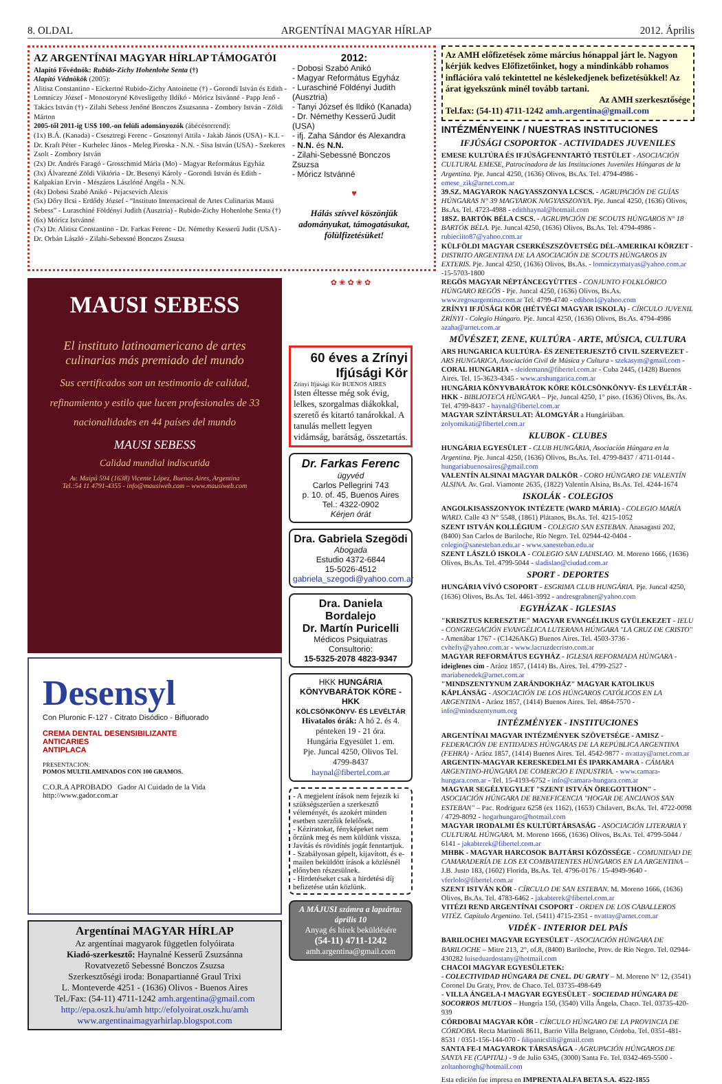8. OLDAL ARGENTÍNAI MAGYAR HÍRLAP 2012. Április
AZ ARGENTÍNAI MAGYAR HÍRLAP TÁMOGATÓI
Alapító Fővédnök: Rubido-Zichy Hohenlohe Senta (†)
Alapító Védnökök (2005):
Alitisz Constantino - Eickertné Rubido-Zichy Antoinette (†) - Gorondi István és Edith - Lomniczy József - Monostoryné Kövesligethy Ildikó - Móricz Istvánné - Papp Jenő - Takács István (†) - Zilahi Sebess Jenőné Bonczos Zsuzsanna - Zombory István - Zöldi Márton
2005-től 2011-ig US$ 100.-on felüli adományozók (ábécésorrend):
(1x) B.Á. (Kanada) - Csesztregi Ferenc - Gosztonyi Attila - Jakab János (USA) - K.I. - Dr. Kraft Péter - Kurhelec János - Meleg Piroska - N.N. - Sisa István (USA) - Szekeres Zsolt - Zombory István
(2x) Dr. Andrés Faragó - Grosschmid Mária (Mo) - Magyar Református Egyház
(3x) Álvarezné Zöldi Viktória - Dr. Besenyi Károly - Gorondi István és Edith - Kalpakian Ervin - Mészáros Lászlóné Angéla - N.N.
(4x) Dobosi Szabó Anikó - Pejacsevich Alexis
(5x) Dőry Ilcsi - Erdődy József - “Instituto Internacional de Artes Culinarias Mausi Sebess” - Luraschiné Földényi Judith (Ausztria) - Rubido-Zichy Hohenlohe Senta (†)
(6x) Móricz Istvánné
(7x) Dr. Alitisz Constantino - Dr. Farkas Ferenc - Dr. Némethy Kesserű Judit (USA) - Dr. Orbán László - Zilahi-Sebessné Bonczos Zsuzsa
2012:
- Dobosi Szabó Anikó
- Magyar Református Egyház
- Luraschiné Földényi Judith (Ausztria)
- Tanyi József és Ildikó (Kanada)
- Dr. Némethy Kesserű Judit (USA)
- ifj. Zaha Sándor és Alexandra
- N.N. és N.N.
- Zilahi-Sebessné Bonczos Zsuzsa
- Móricz Istvánné
♥
Hálás szívvel köszönjük adományukat, támogatásukat, fölülfizetésüket!
MAUSI SEBESS
El instituto latinoamericano de artes culinarias más premiado del mundo
Sus certificados son un testimonio de calidad, refinamiento y estilo que lucen profesionales de 33 nacionalidades en 44 países del mundo
MAUSI SEBESS
Calidad mundial indiscutida
Av. Maipú 594 (1638) Vicente López, Buenos Aires, Argentina
Tel.:54 11 4791-4355 - info@mausiweb.com – www.mausiweb.com
Desensyl
Con Pluronic F-127 - Citrato Disódico - Bifluorado
CREMA DENTAL DESENSIBILIZANTE
ANTICARIES
ANTIPLACA
PRESENTACION:
POMOS MULTILAMINADOS CON 100 GRAMOS.
C.O.R.A APROBADO Gador Al Cuidado de la Vida http://www.gador.com.ar
Argentínai MAGYAR HÍRLAP
Az argentínai magyarok független folyóirata
Kiadó-szerkesztő: Haynalné Kesserű Zsuzsánna
Rovatvezető Sebessné Bonczos Zsuzsa
Szerkesztőségi iroda: Bonapartianné Graul Trixi
L. Monteverde 4251 - (1636) Olivos - Buenos Aires
Tel./Fax: (54-11) 4711-1242 amh.argentina@gmail.com
http://epa.oszk.hu/amh http://efolyoirat.oszk.hu/amh
www.argentinaimagyarhirlap.blogspot.com
✿ ❀ ✿ ❀ ✿
60 éves a Zrínyi Ifjúsági Kör
Zrínyi Ifjúsági Kör BUENOS AIRES
Isten éltesse még sok évig, lelkes, szorgalmas diákokkal, szerető és kitartó tanárokkal. A tanulás mellett legyen vidámság, barátság, összetartás.
Dr. Farkas Ferenc
ügyvéd
Carlos Pellegrini 743
p. 10. of. 45, Buenos Aires
Tel.: 4322-0902
Kérjen órát
Dra. Gabriela Szegödi
Abogada
Estudio 4372-6844
15-5026-4512
gabriela_szegodi@yahoo.com.ar
Dra. Daniela Bordalejo
Dr. Martín Puricelli
Médicos Psiquiatras
Consultorio:
15-5325-2078 4823-9347
HKK HUNGÁRIA KÖNYVBARÁTOK KÖRE - HKK
KÖLCSÖNKÖNYV- ÉS LEVÉLTÁR
Hivatalos órák: A hó 2. és 4. pénteken 19 - 21 óra.
Hungária Egyesület 1. em.
Pje. Juncal 4250, Olivos Tel. 4799-8437
haynal@fibertel.com.ar
- A megjelent írások nem fejezik ki szükségszerűen a szerkesztő véleményét, és azokért minden esetben szerzőik felelősek.
- Kéziratokat, fényképeket nem őrzünk meg és nem küldünk vissza. Javítás és rövidítés jogát fenntartjuk.
- Szabályosan gépelt, kijavított, és e-mailen beküldött írások a közlésnél előnyben részesülnek.
- Hirdetéseket csak a hirdetési díj befizetése után közlünk.
A MÁJUSI számra a lapzárta: április 10
Anyag és hírek beküldésére
(54-11) 4711-1242
amh.argentina@gmail.com
Az AMH előfizetések zöme március hónappal járt le. Nagyon kérjük kedves Előfizetőinket, hogy a mindinkább rohamos inflációra való tekintettel ne késlekedjenek befizetésükkel! Az árat igyekszünk minél tovább tartani.
Az AMH szerkesztősége
Tel.fax: (54-11) 4711-1242 amh.argentina@gmail.com
INTÉZMÉNYEINK / NUESTRAS INSTITUCIONES
IFJÚSÁGI CSOPORTOK - ACTIVIDADES JUVENILES
EMESE KULTÚRA ÉS IFJÚSÁGFENNTARTÓ TESTÜLET - ASOCIACIÓN CULTURAL EMESE, Patrocinadora de las Instituciones Juveniles Húngaras de la Argentina. Pje. Juncal 4250, (1636) Olivos, Bs.As. Tel. 4794-4986 - emese_zik@arnet.com.ar
39.SZ. MAGYAROK NAGYASSZONYA LCSCS. - AGRUPACIÓN DE GUÍAS HÚNGARAS N° 39 MAGYAROK NAGYASSZONYA. Pje. Juncal 4250, (1636) Olivos, Bs.As. Tel. 4723-4988 - edithhaynal@hotmail.com
18SZ. BARTÓK BÉLA CSCS. - AGRUPACIÓN DE SCOUTS HÚNGAROS N° 18 BARTÓK BÉLA. Pje. Juncal 4250, (1636) Olivos, Bs.As. Tel. 4794-4986 - rubieciito87@yahoo.com.ar
KÜLFÖLDI MAGYAR CSERKÉSZSZÖVETSÉG DÉL-AMERIKAI KÖRZET - DISTRITO ARGENTINA DE LA ASOCIACIÓN DE SCOUTS HÚNGAROS IN EXTERIS. Pje. Juncal 4250, (1636) Olivos, Bs.As. - lomniczymatyas@yahoo.com.ar -15-5703-1800
REGÖS MAGYAR NÉPTÁNCEGYÜTTES - CONJUNTO FOLKLÓRICO HÚNGARO REGÖS - Pje. Juncal 4250, (1636) Olivos, Bs.As. www.regosargentina.com.ar Tel. 4799-4740 - edibon1@yahoo.com
ZRÍNYI IFJÚSÁGI KÖR (HÉTVÉGI MAGYAR ISKOLA) - CÍRCULO JUVENIL ZRÍNYI - Colegio Húngaro. Pje. Juncal 4250, (1636) Olivos, Bs.As. 4794-4986 azaha@arnet.com.ar
MŰVÉSZET, ZENE, KULTÚRA - ARTE, MÚSICA, CULTURA
ARS HUNGARICA KULTÚRA- ÉS ZENETERJESZTŐ CIVIL SZERVEZET - ARS HUNGARICA, Asociación Civil de Música y Cultura - szekasym@gmail.com - CORAL HUNGARIA - sleidemann@fibertel.com.ar - Cuba 2445, (1428) Buenos Aires. Tel. 15-3623-4345 - www.arshungarica.com.ar
HUNGÁRIA KÖNYVBARÁTOK KÖRE KÖLCSÖNKÖNYV- ÉS LEVÉLTÁR - HKK - BIBLIOTECA HÚNGARA – Pje. Juncal 4250, 1° piso. (1636) Olivos, Bs. As. Tel. 4799-8437 - haynal@fibertel.com.ar
MAGYAR SZÍNTÁRSULAT: ÁLOMGYÁR a Hungáriában. zolyomikati@fibertel.com.ar
KLUBOK - CLUBES
HUNGÁRIA EGYESÜLET - CLUB HUNGÁRIA, Asociación Húngara en la Argentina. Pje. Juncal 4250, (1636) Olivos, Bs.As. Tel. 4799-8437 / 4711-0144 - hungariabuenosaires@gmail.com
VALENTÍN ALSINAI MAGYAR DALKÖR - CORO HÚNGARO DE VALENTÍN ALSINA. Av. Gral. Viamonte 2635, (1822) Valentín Alsina, Bs.As. Tel. 4244-1674
ISKOLÁK - COLEGIOS
ANGOLKISASSZONYOK INTÉZETE (WARD MÁRIA) - COLEGIO MARÍA WARD. Calle 43 N° 5548, (1861) Plátanos, Bs.As. Tel. 4215-1052
SZENT ISTVÁN KOLLÉGIUM - COLEGIO SAN ESTEBAN. Anasagasti 202, (8400) San Carlos de Bariloche, Río Negro. Tel. 02944-42-0404 - colegio@sanesteban.edu.ar - www.sanesteban.edu.ar
SZENT LÁSZLÓ ISKOLA - COLEGIO SAN LADISLAO. M. Moreno 1666, (1636) Olivos, Bs.As. Tel. 4799-5044 - sladislao@ciudad.com.ar
SPORT - DEPORTES
HUNGÁRIA VÍVÓ CSOPORT - ESGRIMA CLUB HUNGÁRIA. Pje. Juncal 4250, (1636) Olivos, Bs.As. Tel. 4461-3992 - andresgrabner@yahoo.com
EGYHÁZAK - IGLESIAS
"KRISZTUS KERESZTJE" MAGYAR EVANGÉLIKUS GYÜLEKEZET - IELU - CONGREGACIÓN EVANGÉLICA LUTERANA HÚNGARA "LA CRUZ DE CRISTO" - Amenábar 1767 - (C1426AKG) Buenos Aires. Tel. 4503-3736 - cvhefty@yahoo.com.ar - www.lacruzdecristo.com.ar
MAGYAR REFORMÁTUS EGYHÁZ - IGLESIA REFORMADA HÚNGARA - ideiglenes cím - Aráoz 1857, (1414) Bs. Aires. Tel. 4799-2527 - mariabenedek@arnet.com.ar
"MINDSZENTYNUM ZARÁNDOKHÁZ" MAGYAR KATOLIKUS KÁPLÁNSÁG - ASOCIACIÓN DE LOS HÚNGAROS CATÓLICOS EN LA ARGENTINA - Aráoz 1857, (1414) Buenos Aires. Tel. 4864-7570 - info@mindszentynum.org
INTÉZMÉNYEK - INSTITUCIONES
ARGENTÍNAI MAGYAR INTÉZMÉNYEK SZÖVETSÉGE - AMISZ - FEDERACIÓN DE ENTIDADES HÚNGARAS DE LA REPÚBLICA ARGENTINA (FEHRA) - Aráoz 1857, (1414) Buenos Aires. Tel. 4542-9877 - nvattay@arnet.com.ar
ARGENTIN-MAGYAR KERESKEDELMI ÉS IPARKAMARA - CÁMARA ARGENTINO-HÚNGARA DE COMERCIO E INDUSTRIA. - www.camara-hungara.com.ar - Tel. 15-4193-6752 - info@camara-hungara.com.ar
MAGYAR SEGÉLYEGYLET "SZENT ISTVÁN ÖREGOTTHON" - ASOCIACIÓN HÚNGARA DE BENEFICENCIA "HOGAR DE ANCIANOS SAN ESTEBAN" – Pac. Rodríguez 6258 (ex 1162), (1653) Chilavert, Bs.As. Tel. 4722-0098 / 4729-8092 - hogarhungaro@hotmail.com
MAGYAR IRODALMI ÉS KULTÚRTÁRSASÁG - ASOCIACIÓN LITERARIA Y CULTURAL HÚNGARA. M. Moreno 1666, (1636) Olivos, Bs.As. Tel. 4799-5044 / 6141 - jakabterek@fibertel.com.ar
MHBK - MAGYAR HARCOSOK BAJTÁRSI KÖZÖSSÉGE - COMUNIDAD DE CAMARADERÍA DE LOS EX COMBATIENTES HÚNGAROS EN LA ARGENTINA – J.B. Justo 183, (1602) Florida, Bs.As. Tel. 4796-0176 / 15-4949-9640 - vferlolo@fibertel.com.ar
SZENT ISTVÁN KÖR - CÍRCULO DE SAN ESTEBAN. M. Moreno 1666, (1636) Olivos, Bs.As. Tel. 4783-6462 - jakabterek@fibertel.com.ar
VITÉZI REND ARGENTÍNAI CSOPORT - ORDEN DE LOS CABALLEROS VITÉZ. Capítulo Argentino. Tel. (5411) 4715-2351 - nvattay@arnet.com.ar
VIDÉK - INTERIOR DEL PAÍS
BARILOCHEI MAGYAR EGYESÜLET - ASOCIACIÓN HÚNGARA DE BARILOCHE – Mitre 213, 2°, of.8, (8400) Bariloche, Prov. de Río Negro. Tel. 02944-430282 luiseduardostany@hotmail.com
CHACOI MAGYAR EGYESÜLETEK:
- COLECTIVIDAD HÚNGARA DE CNEL. DU GRATY – M. Moreno N° 12, (3541) Coronel Du Graty, Prov. de Chaco. Tel. 03735-498-649
- VILLA ÁNGELA-I MAGYAR EGYESÜLET - SOCIEDAD HÚNGARA DE SOCORROS MUTUOS – Hungría 150, (3540) Villa Ángela, Chaco. Tel. 03735-420-939
CÓRDOBAI MAGYAR KÖR - CÍRCULO HÚNGARO DE LA PROVINCIA DE CÓRDOBA. Recta Martinoli 8611, Barrio Villa Belgrano, Córdoba. Tel. 0351-481-8531 / 0351-156-144-070 - filipanicslili@gmail.com
SANTA FE-I MAGYAROK TÁRSASÁGA - AGRUPACIÓN HÚNGAROS DE SANTA FE (CAPITAL) - 9 de Julio 6345, (3000) Santa Fe. Tel. 0342-469-5500 - zoltanhorogh@hotmail.com
Esta edición fue impresa en IMPRENTA ALFA BETA S.A. 4522-1855